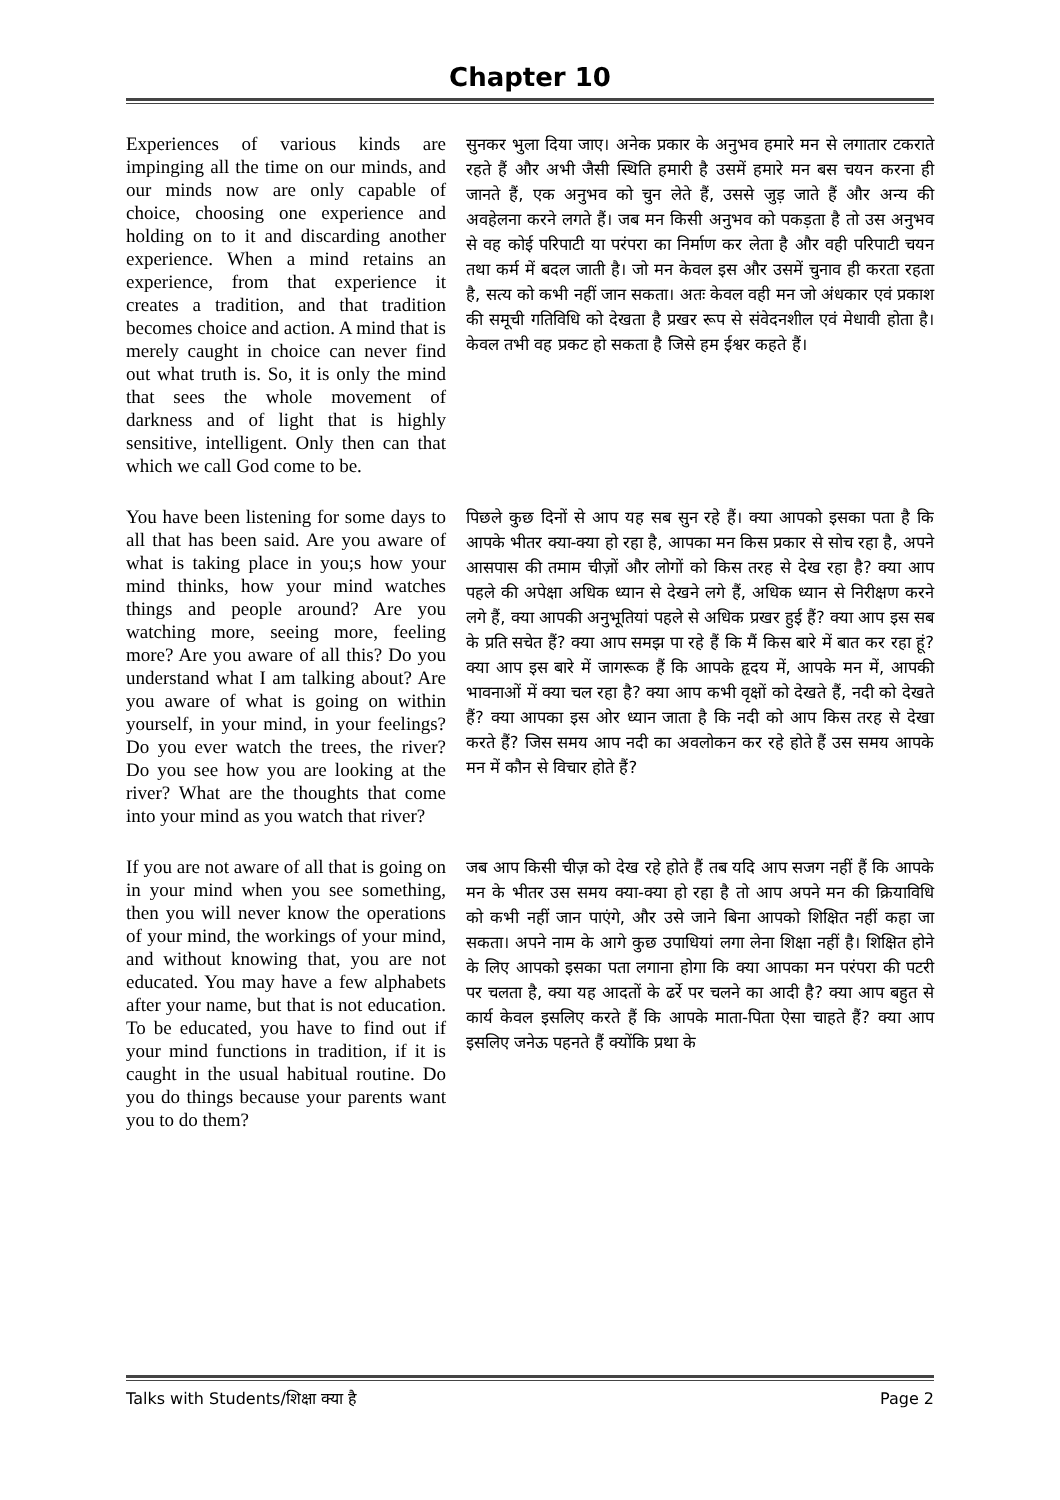Chapter 10
Experiences of various kinds are impinging all the time on our minds, and our minds now are only capable of choice, choosing one experience and holding on to it and discarding another experience. When a mind retains an experience, from that experience it creates a tradition, and that tradition becomes choice and action. A mind that is merely caught in choice can never find out what truth is. So, it is only the mind that sees the whole movement of darkness and of light that is highly sensitive, intelligent. Only then can that which we call God come to be.
सुनकर भुला दिया जाए। अनेक प्रकार के अनुभव हमारे मन से लगातार टकराते रहते हैं और अभी जैसी स्थिति हमारी है उसमें हमारे मन बस चयन करना ही जानते हैं, एक अनुभव को चुन लेते हैं, उससे जुड़ जाते हैं और अन्य की अवहेलना करने लगते हैं। जब मन किसी अनुभव को पकड़ता है तो उस अनुभव से वह कोई परिपाटी या परंपरा का निर्माण कर लेता है और वही परिपाटी चयन तथा कर्म में बदल जाती है। जो मन केवल इस और उसमें चुनाव ही करता रहता है, सत्य को कभी नहीं जान सकता। अतः केवल वही मन जो अंधकार एवं प्रकाश की समूची गतिविधि को देखता है प्रखर रूप से संवेदनशील एवं मेधावी होता है। केवल तभी वह प्रकट हो सकता है जिसे हम ईश्वर कहते हैं।
You have been listening for some days to all that has been said. Are you aware of what is taking place in you;s how your mind thinks, how your mind watches things and people around? Are you watching more, seeing more, feeling more? Are you aware of all this? Do you understand what I am talking about? Are you aware of what is going on within yourself, in your mind, in your feelings? Do you ever watch the trees, the river? Do you see how you are looking at the river? What are the thoughts that come into your mind as you watch that river?
पिछले कुछ दिनों से आप यह सब सुन रहे हैं। क्या आपको इसका पता है कि आपके भीतर क्या-क्या हो रहा है, आपका मन किस प्रकार से सोच रहा है, अपने आसपास की तमाम चीज़ों और लोगों को किस तरह से देख रहा है? क्या आप पहले की अपेक्षा अधिक ध्यान से देखने लगे हैं, अधिक ध्यान से निरीक्षण करने लगे हैं, क्या आपकी अनुभूतियां पहले से अधिक प्रखर हुई हैं? क्या आप इस सब के प्रति सचेत हैं? क्या आप समझ पा रहे हैं कि मैं किस बारे में बात कर रहा हूं? क्या आप इस बारे में जागरूक हैं कि आपके हृदय में, आपके मन में, आपकी भावनाओं में क्या चल रहा है? क्या आप कभी वृक्षों को देखते हैं, नदी को देखते हैं? क्या आपका इस ओर ध्यान जाता है कि नदी को आप किस तरह से देखा करते हैं? जिस समय आप नदी का अवलोकन कर रहे होते हैं उस समय आपके मन में कौन से विचार होते हैं?
If you are not aware of all that is going on in your mind when you see something, then you will never know the operations of your mind, the workings of your mind, and without knowing that, you are not educated. You may have a few alphabets after your name, but that is not education. To be educated, you have to find out if your mind functions in tradition, if it is caught in the usual habitual routine. Do you do things because your parents want you to do them?
जब आप किसी चीज़ को देख रहे होते हैं तब यदि आप सजग नहीं हैं कि आपके मन के भीतर उस समय क्या-क्या हो रहा है तो आप अपने मन की क्रियाविधि को कभी नहीं जान पाएंगे, और उसे जाने बिना आपको शिक्षित नहीं कहा जा सकता। अपने नाम के आगे कुछ उपाधियां लगा लेना शिक्षा नहीं है। शिक्षित होने के लिए आपको इसका पता लगाना होगा कि क्या आपका मन परंपरा की पटरी पर चलता है, क्या यह आदतों के ढर्रे पर चलने का आदी है? क्या आप बहुत से कार्य केवल इसलिए करते हैं कि आपके माता-पिता ऐसा चाहते हैं? क्या आप इसलिए जनेऊ पहनते हैं क्योंकि प्रथा के
Talks with Students/शिक्षा क्या है Page 2